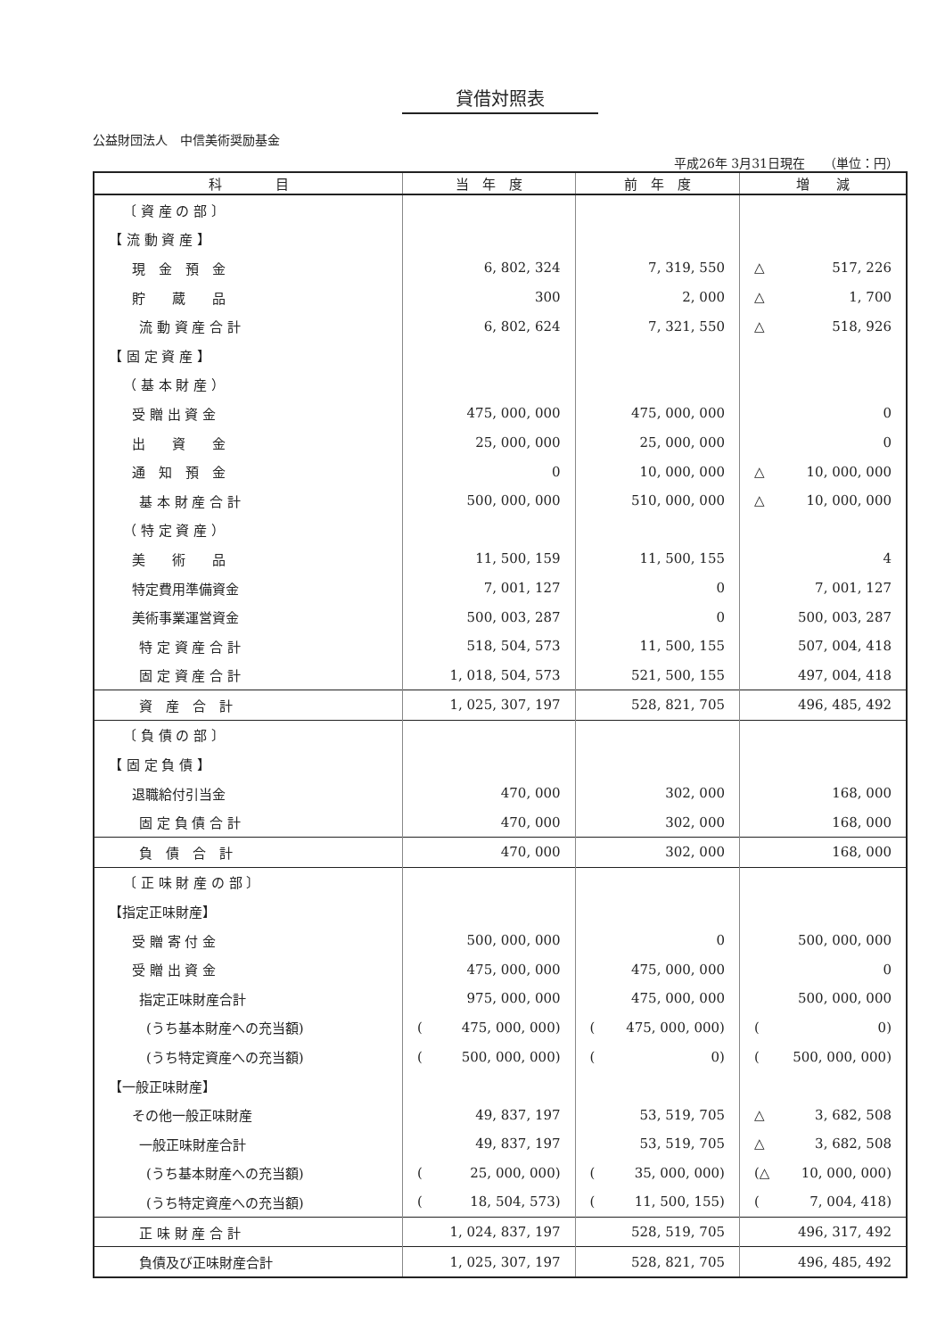貸借対照表
公益財団法人　中信美術奨励基金
平成26年 3月31日現在　　（単位：円）
| 科 目 | 当 年 度 | 前 年 度 | 増 減 |
| --- | --- | --- | --- |
| 〔 資 産 の 部 〕 | | | |
| 【 流 動 資 産 】 | | | |
| 現 金 預 金 | 6, 802, 324 | 7, 319, 550 | △ 517, 226 |
| 貯 蔵 品 | 300 | 2, 000 | △ 1, 700 |
| 流 動 資 産 合 計 | 6, 802, 624 | 7, 321, 550 | △ 518, 926 |
| 【 固 定 資 産 】 | | | |
| （ 基 本 財 産 ） | | | |
| 受 贈 出 資 金 | 475, 000, 000 | 475, 000, 000 | 0 |
| 出 資 金 | 25, 000, 000 | 25, 000, 000 | 0 |
| 通 知 預 金 | 0 | 10, 000, 000 | △ 10, 000, 000 |
| 基 本 財 産 合 計 | 500, 000, 000 | 510, 000, 000 | △ 10, 000, 000 |
| （ 特 定 資 産 ） | | | |
| 美 術 品 | 11, 500, 159 | 11, 500, 155 | 4 |
| 特定費用準備資金 | 7, 001, 127 | 0 | 7, 001, 127 |
| 美術事業運営資金 | 500, 003, 287 | 0 | 500, 003, 287 |
| 特 定 資 産 合 計 | 518, 504, 573 | 11, 500, 155 | 507, 004, 418 |
| 固 定 資 産 合 計 | 1, 018, 504, 573 | 521, 500, 155 | 497, 004, 418 |
| 資 産 合 計 | 1, 025, 307, 197 | 528, 821, 705 | 496, 485, 492 |
| 〔 負 債 の 部 〕 | | | |
| 【 固 定 負 債 】 | | | |
| 退職給付引当金 | 470, 000 | 302, 000 | 168, 000 |
| 固 定 負 債 合 計 | 470, 000 | 302, 000 | 168, 000 |
| 負 債 合 計 | 470, 000 | 302, 000 | 168, 000 |
| 〔 正 味 財 産 の 部 〕 | | | |
| 【指定正味財産】 | | | |
| 受 贈 寄 付 金 | 500, 000, 000 | 0 | 500, 000, 000 |
| 受 贈 出 資 金 | 475, 000, 000 | 475, 000, 000 | 0 |
| 指定正味財産合計 | 975, 000, 000 | 475, 000, 000 | 500, 000, 000 |
| (うち基本財産への充当額) | ( 475, 000, 000) | ( 475, 000, 000) | ( 0) |
| (うち特定資産への充当額) | ( 500, 000, 000) | ( 0) | ( 500, 000, 000) |
| 【一般正味財産】 | | | |
| その他一般正味財産 | 49, 837, 197 | 53, 519, 705 | △ 3, 682, 508 |
| 一般正味財産合計 | 49, 837, 197 | 53, 519, 705 | △ 3, 682, 508 |
| (うち基本財産への充当額) | ( 25, 000, 000) | ( 35, 000, 000) | (△ 10, 000, 000) |
| (うち特定資産への充当額) | ( 18, 504, 573) | ( 11, 500, 155) | ( 7, 004, 418) |
| 正 味 財 産 合 計 | 1, 024, 837, 197 | 528, 519, 705 | 496, 317, 492 |
| 負債及び正味財産合計 | 1, 025, 307, 197 | 528, 821, 705 | 496, 485, 492 |